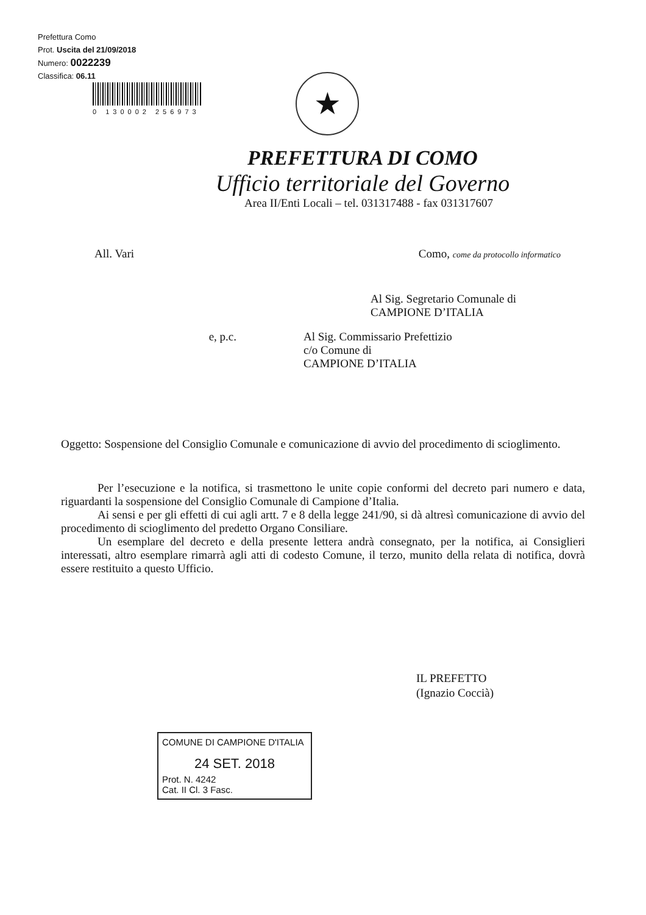Prefettura Como
Prot. Uscita del 21/09/2018
Numero: 0022239
Classifica: 06.11
0 130002 256973
★
PREFETTURA DI COMO
Ufficio territoriale del Governo
Area II/Enti Locali – tel. 031317488 - fax 031317607
All. Vari Como, come da protocollo informatico
Al Sig. Segretario Comunale di
CAMPIONE D’ITALIA
e, p.c. Al Sig. Commissario Prefettizio
c/o Comune di
CAMPIONE D’ITALIA
Oggetto: Sospensione del Consiglio Comunale e comunicazione di avvio del procedimento di scioglimento.
Per l’esecuzione e la notifica, si trasmettono le unite copie conformi del decreto pari numero e data, riguardanti la sospensione del Consiglio Comunale di Campione d’Italia.
Ai sensi e per gli effetti di cui agli artt. 7 e 8 della legge 241/90, si dà altresì comunicazione di avvio del procedimento di scioglimento del predetto Organo Consiliare.
Un esemplare del decreto e della presente lettera andrà consegnato, per la notifica, ai Consiglieri interessati, altro esemplare rimarrà agli atti di codesto Comune, il terzo, munito della relata di notifica, dovrà essere restituito a questo Ufficio.
IL PREFETTO
(Ignazio Coccià)
COMUNE DI CAMPIONE D'ITALIA
24 SET. 2018
Prot. N. 4242
Cat. II Cl. 3 Fasc.